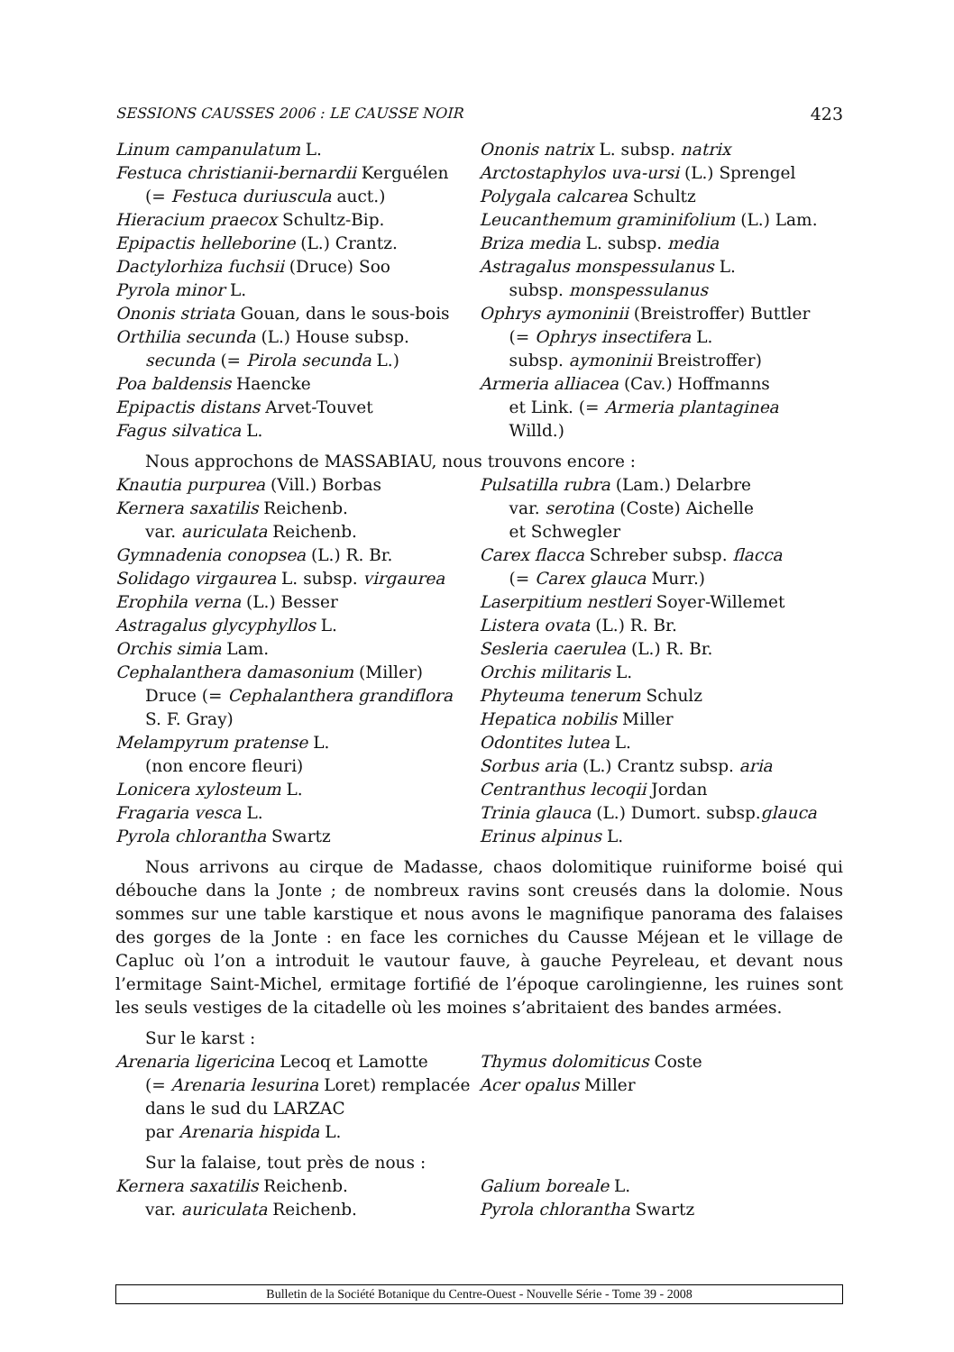SESSIONS CAUSSES 2006 : LE CAUSSE NOIR 423
Linum campanulatum L.
Festuca christianii-bernardii Kerguélen
(= Festuca duriuscula auct.)
Hieracium praecox Schultz-Bip.
Epipactis helleborine (L.) Crantz.
Dactylorhiza fuchsii (Druce) Soo
Pyrola minor L.
Ononis striata Gouan, dans le sous-bois
Orthilia secunda (L.) House subsp.
secunda (= Pirola secunda L.)
Poa baldensis Haencke
Epipactis distans Arvet-Touvet
Fagus silvatica L.
Ononis natrix L. subsp. natrix
Arctostaphylos uva-ursi (L.) Sprengel
Polygala calcarea Schultz
Leucanthemum graminifolium (L.) Lam.
Briza media L. subsp. media
Astragalus monspessulanus L.
subsp. monspessulanus
Ophrys aymoninii (Breistroffer) Buttler
(= Ophrys insectifera L.
subsp. aymoninii Breistroffer)
Armeria alliacea (Cav.) Hoffmanns
et Link. (= Armeria plantaginea
Willd.)
Nous approchons de MASSABIAU, nous trouvons encore :
Knautia purpurea (Vill.) Borbas
Kernera saxatilis Reichenb.
var. auriculata Reichenb.
Gymnadenia conopsea (L.) R. Br.
Solidago virgaurea L. subsp. virgaurea
Erophila verna (L.) Besser
Astragalus glycyphyllos L.
Orchis simia Lam.
Cephalanthera damasonium (Miller)
Druce (= Cephalanthera grandiflora
S. F. Gray)
Melampyrum pratense L.
(non encore fleuri)
Lonicera xylosteum L.
Fragaria vesca L.
Pyrola chlorantha Swartz
Pulsatilla rubra (Lam.) Delarbre
var. serotina (Coste) Aichelle
et Schwegler
Carex flacca Schreber subsp. flacca
(= Carex glauca Murr.)
Laserpitium nestleri Soyer-Willemet
Listera ovata (L.) R. Br.
Sesleria caerulea (L.) R. Br.
Orchis militaris L.
Phyteuma tenerum Schulz
Hepatica nobilis Miller
Odontites lutea L.
Sorbus aria (L.) Crantz subsp. aria
Centranthus lecoqii Jordan
Trinia glauca (L.) Dumort. subsp.glauca
Erinus alpinus L.
Nous arrivons au cirque de Madasse, chaos dolomitique ruiniforme boisé qui débouche dans la Jonte ; de nombreux ravins sont creusés dans la dolomie. Nous sommes sur une table karstique et nous avons le magnifique panorama des falaises des gorges de la Jonte : en face les corniches du Causse Méjean et le village de Capluc où l’on a introduit le vautour fauve, à gauche Peyreleau, et devant nous l’ermitage Saint-Michel, ermitage fortifié de l’époque carolingienne, les ruines sont les seuls vestiges de la citadelle où les moines s’abritaient des bandes armées.
Sur le karst :
Arenaria ligericina Lecoq et Lamotte
(= Arenaria lesurina Loret) remplacée
dans le sud du LARZAC
par Arenaria hispida L.
Thymus dolomiticus Coste
Acer opalus Miller
Sur la falaise, tout près de nous :
Kernera saxatilis Reichenb.
var. auriculata Reichenb.
Galium boreale L.
Pyrola chlorantha Swartz
Bulletin de la Société Botanique du Centre-Ouest - Nouvelle Série - Tome 39 - 2008